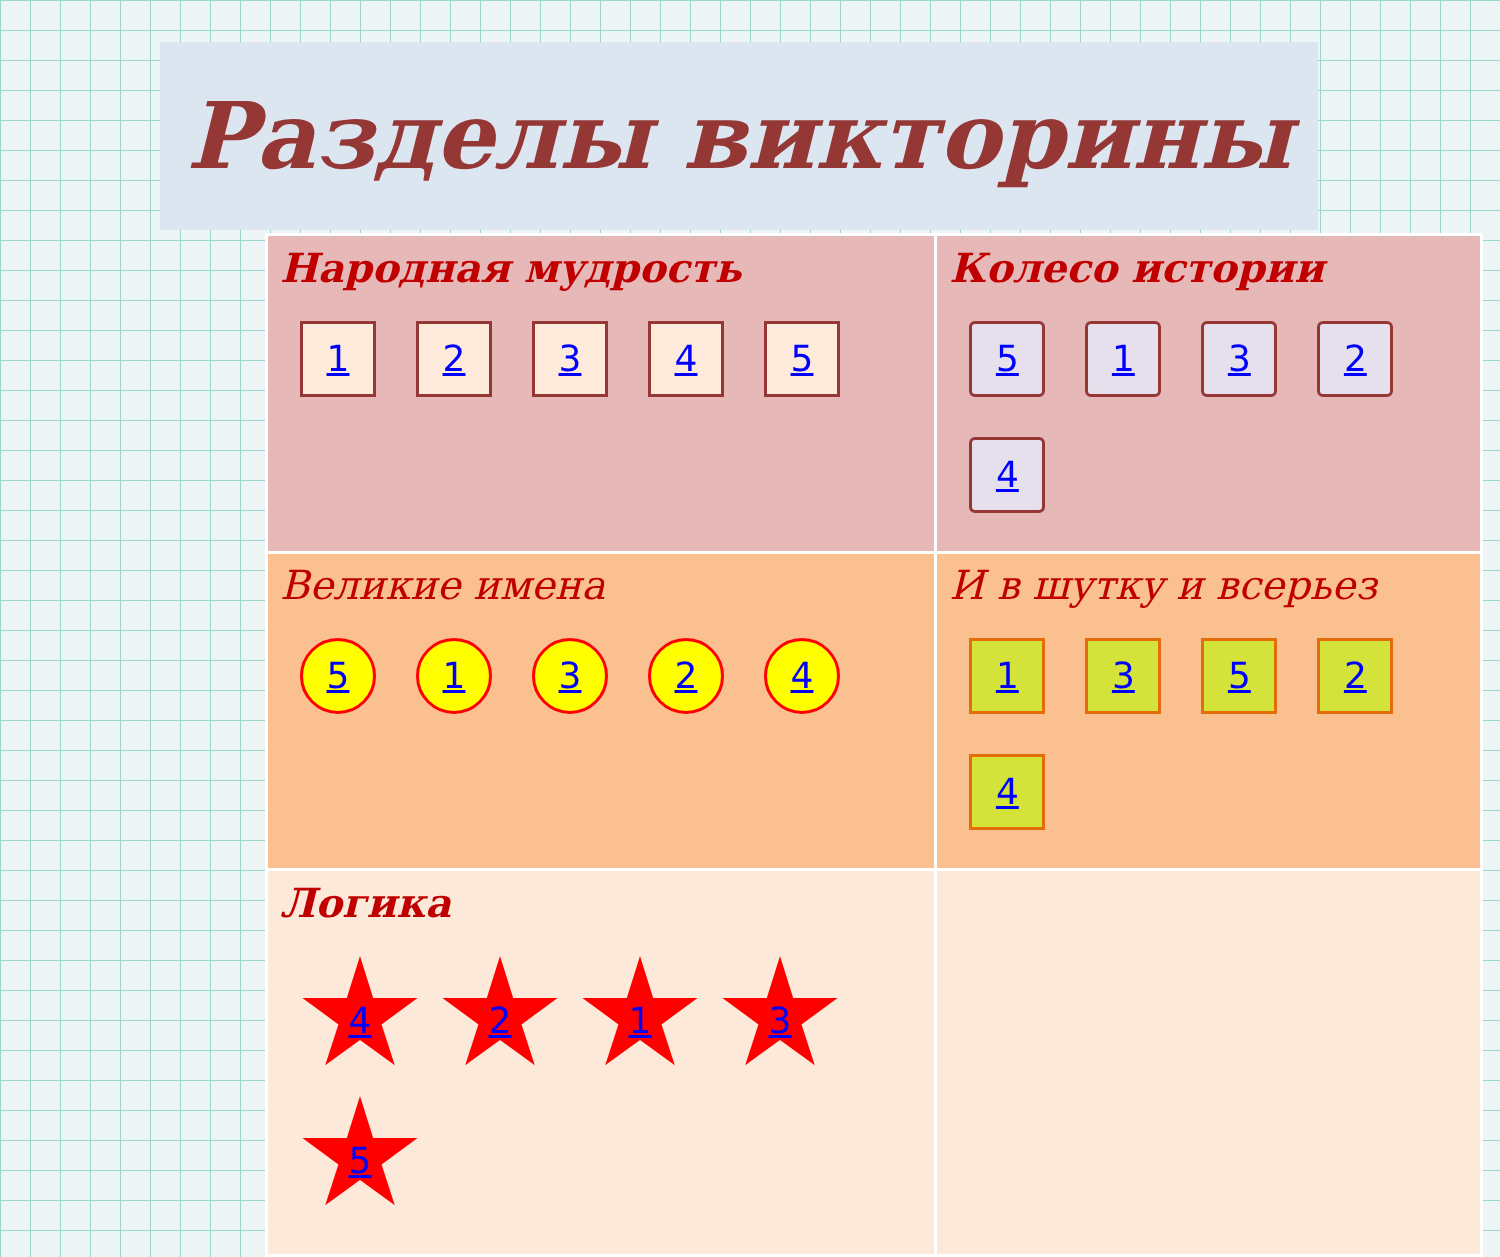Разделы викторины
| Народная мудрость 1 2 3 4 5 | Колесо истории 5 1 3 2 4 |
| Великие имена 5 1 3 2 4 | И в шутку и всерьез 1 3 5 2 4 |
| Логика 4 2 1 3 5 | |